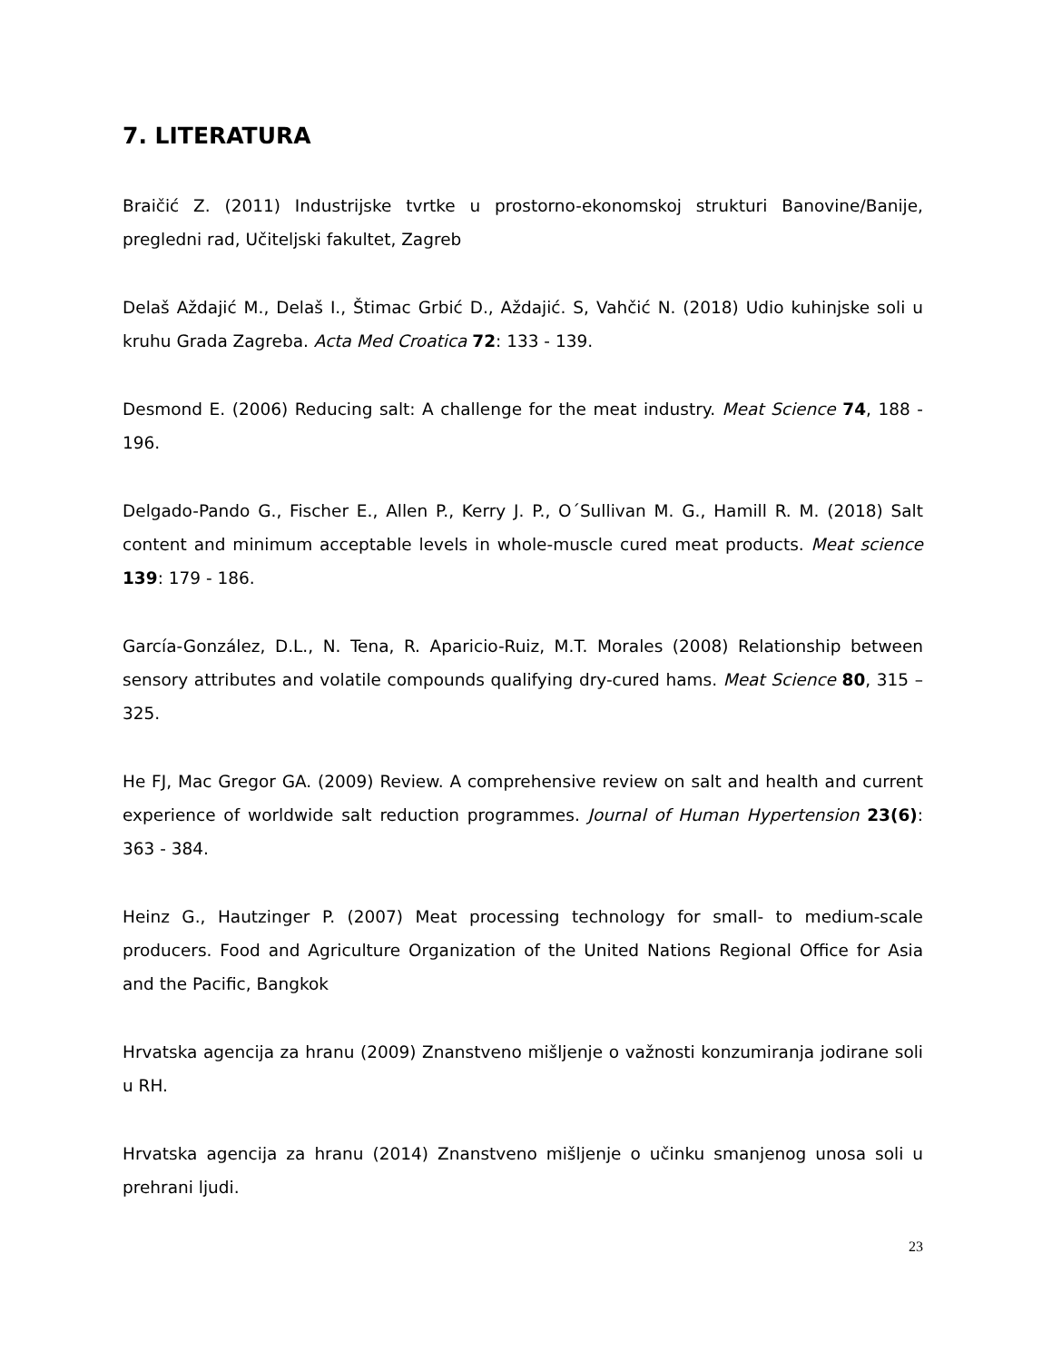7. LITERATURA
Braičić Z. (2011) Industrijske tvrtke u prostorno-ekonomskoj strukturi Banovine/Banije, pregledni rad, Učiteljski fakultet, Zagreb
Delaš Aždajić M., Delaš I., Štimac Grbić D., Aždajić. S, Vahčić N. (2018) Udio kuhinjske soli u kruhu Grada Zagreba. Acta Med Croatica 72: 133 - 139.
Desmond E. (2006) Reducing salt: A challenge for the meat industry. Meat Science 74, 188 - 196.
Delgado-Pando G., Fischer E., Allen P., Kerry J. P., O´Sullivan M. G., Hamill R. M. (2018) Salt content and minimum acceptable levels in whole-muscle cured meat products. Meat science 139: 179 - 186.
García-González, D.L., N. Tena, R. Aparicio-Ruiz, M.T. Morales (2008) Relationship between sensory attributes and volatile compounds qualifying dry-cured hams. Meat Science 80, 315 – 325.
He FJ, Mac Gregor GA. (2009) Review. A comprehensive review on salt and health and current experience of worldwide salt reduction programmes. Journal of Human Hypertension 23(6): 363 - 384.
Heinz G., Hautzinger P. (2007) Meat processing technology for small- to medium-scale producers. Food and Agriculture Organization of the United Nations Regional Office for Asia and the Pacific, Bangkok
Hrvatska agencija za hranu (2009) Znanstveno mišljenje o važnosti konzumiranja jodirane soli u RH.
Hrvatska agencija za hranu (2014) Znanstveno mišljenje o učinku smanjenog unosa soli u prehrani ljudi.
23